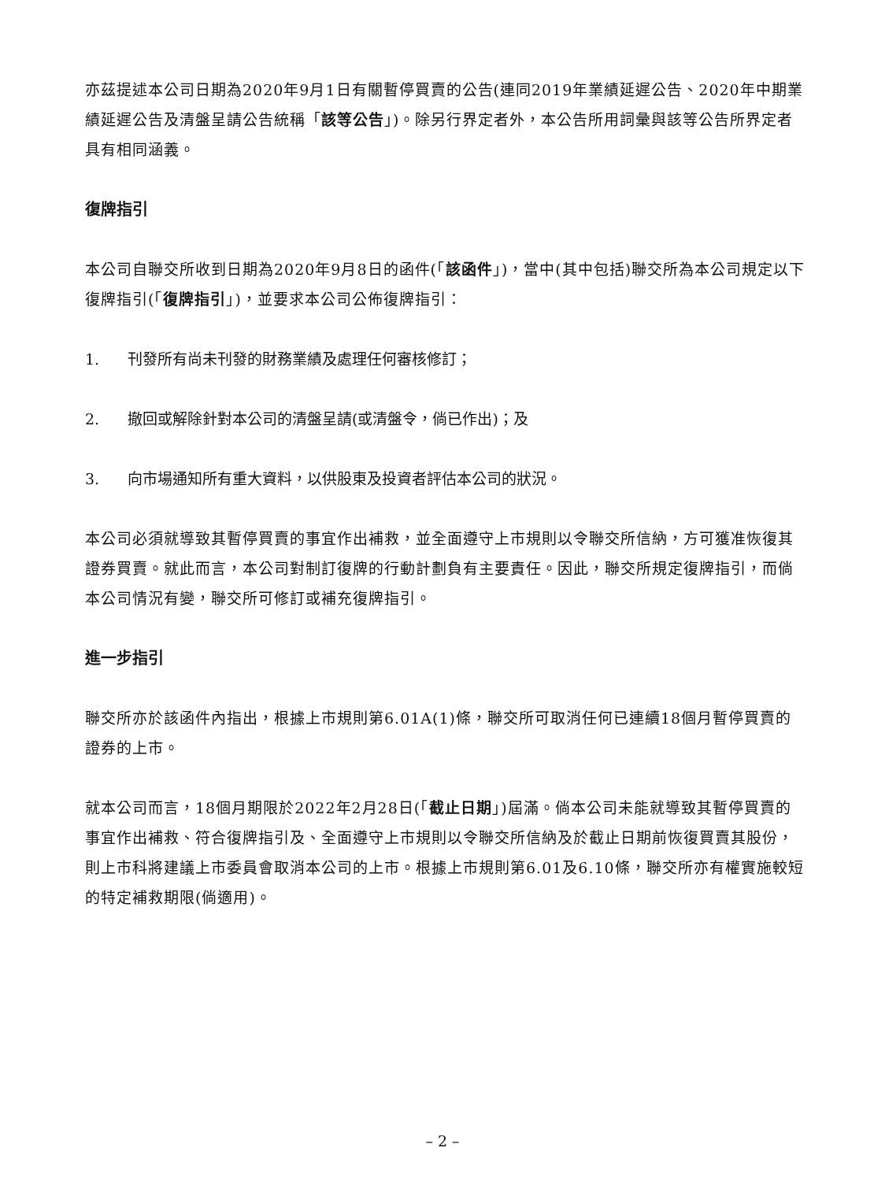亦茲提述本公司日期為2020年9月1日有關暫停買賣的公告(連同2019年業績延遲公告、2020年中期業績延遲公告及清盤呈請公告統稱「該等公告」)。除另行界定者外，本公告所用詞彙與該等公告所界定者具有相同涵義。
復牌指引
本公司自聯交所收到日期為2020年9月8日的函件(「該函件」)，當中(其中包括)聯交所為本公司規定以下復牌指引(「復牌指引」)，並要求本公司公佈復牌指引：
1. 刊發所有尚未刊發的財務業績及處理任何審核修訂；
2. 撤回或解除針對本公司的清盤呈請(或清盤令，倘已作出)；及
3. 向市場通知所有重大資料，以供股東及投資者評估本公司的狀況。
本公司必須就導致其暫停買賣的事宜作出補救，並全面遵守上市規則以令聯交所信納，方可獲准恢復其證券買賣。就此而言，本公司對制訂復牌的行動計劃負有主要責任。因此，聯交所規定復牌指引，而倘本公司情況有變，聯交所可修訂或補充復牌指引。
進一步指引
聯交所亦於該函件內指出，根據上市規則第6.01A(1)條，聯交所可取消任何已連續18個月暫停買賣的證券的上市。
就本公司而言，18個月期限於2022年2月28日(「截止日期」)屆滿。倘本公司未能就導致其暫停買賣的事宜作出補救、符合復牌指引及、全面遵守上市規則以令聯交所信納及於截止日期前恢復買賣其股份，則上市科將建議上市委員會取消本公司的上市。根據上市規則第6.01及6.10條，聯交所亦有權實施較短的特定補救期限(倘適用)。
– 2 –